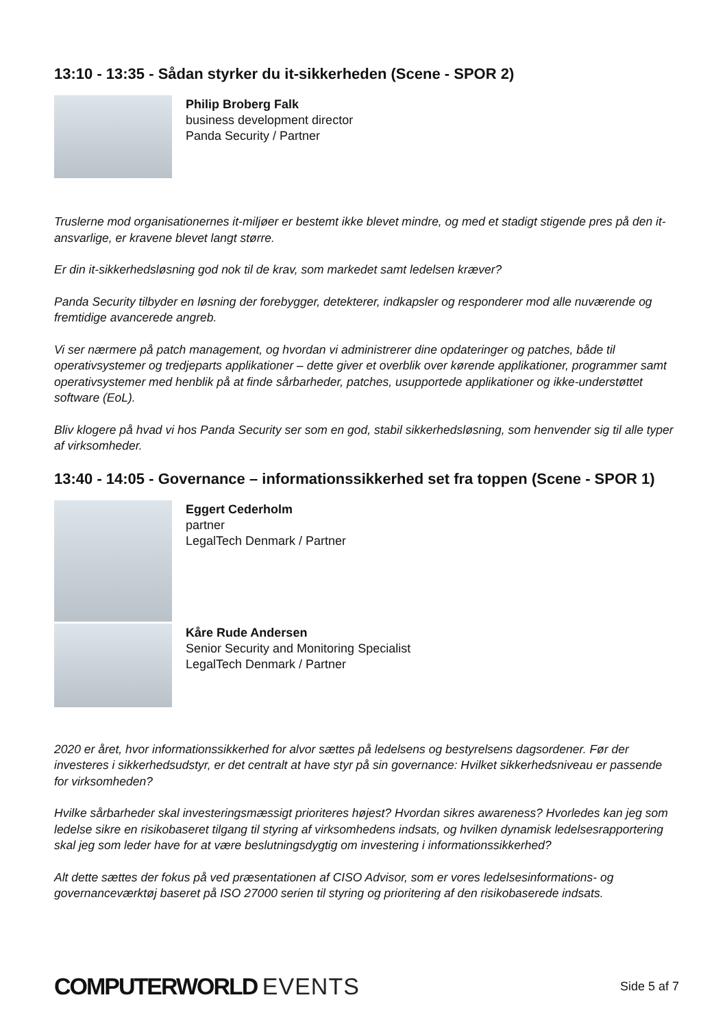13:10 - 13:35 - Sådan styrker du it-sikkerheden (Scene - SPOR 2)
Philip Broberg Falk
business development director
Panda Security / Partner
Truslerne mod organisationernes it-miljøer er bestemt ikke blevet mindre, og med et stadigt stigende pres på den it-ansvarlige, er kravene blevet langt større.
Er din it-sikkerhedsløsning god nok til de krav, som markedet samt ledelsen kræver?
Panda Security tilbyder en løsning der forebygger, detekterer, indkapsler og responderer mod alle nuværende og fremtidige avancerede angreb.
Vi ser nærmere på patch management, og hvordan vi administrerer dine opdateringer og patches, både til operativsystemer og tredjeparts applikationer – dette giver et overblik over kørende applikationer, programmer samt operativsystemer med henblik på at finde sårbarheder, patches, usupportede applikationer og ikke-understøttet software (EoL).
Bliv klogere på hvad vi hos Panda Security ser som en god, stabil sikkerhedsløsning, som henvender sig til alle typer af virksomheder.
13:40 - 14:05 - Governance – informationssikkerhed set fra toppen (Scene - SPOR 1)
Eggert Cederholm
partner
LegalTech Denmark / Partner
Kåre Rude Andersen
Senior Security and Monitoring Specialist
LegalTech Denmark / Partner
2020 er året, hvor informationssikkerhed for alvor sættes på ledelsens og bestyrelsens dagsordener. Før der investeres i sikkerhedsudstyr, er det centralt at have styr på sin governance: Hvilket sikkerhedsniveau er passende for virksomheden?
Hvilke sårbarheder skal investeringsmæssigt prioriteres højest? Hvordan sikres awareness? Hvorledes kan jeg som ledelse sikre en risikobaseret tilgang til styring af virksomhedens indsats, og hvilken dynamisk ledelsesrapportering skal jeg som leder have for at være beslutningsdygtig om investering i informationssikkerhed?
Alt dette sættes der fokus på ved præsentationen af CISO Advisor, som er vores ledelsesinformations- og governanceværktøj baseret på ISO 27000 serien til styring og prioritering af den risikobaserede indsats.
COMPUTERWORLD EVENTS
Side 5 af 7